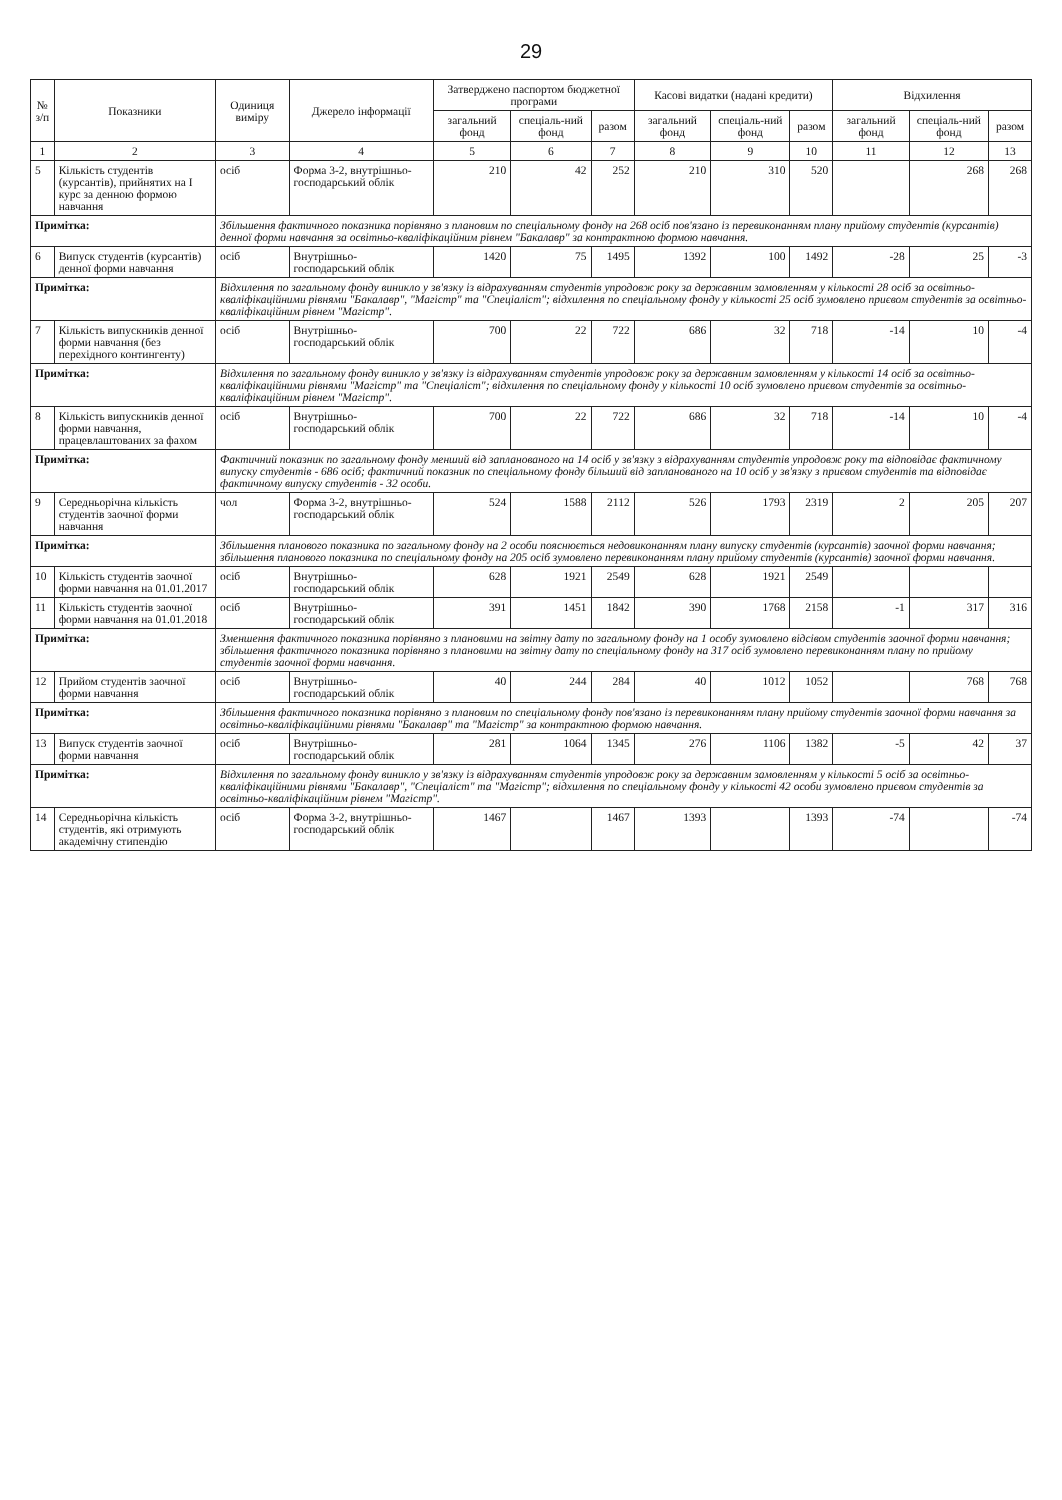29
| № з/п | Показники | Одиниця виміру | Джерело інформації | Затверджено паспортом бюджетної програми | | | Касові видатки (надані кредити) | | | Відхилення | | |
| --- | --- | --- | --- | --- | --- | --- | --- | --- | --- | --- | --- | --- |
| | | | | загальний фонд | спеціаль-ний фонд | разом | загальний фонд | спеціаль-ний фонд | разом | загальний фонд | спеціаль-ний фонд | разом |
| 1 | 2 | 3 | 4 | 5 | 6 | 7 | 8 | 9 | 10 | 11 | 12 | 13 |
| 5 | Кількість студентів (курсантів), прийнятих на I курс за денною формою навчання | осіб | Форма 3-2, внутрішньо-господарський облік | 210 | 42 | 252 | 210 | 310 | 520 | | 268 | 268 |
| Примітка: | | Збільшення фактичного показника порівняно з плановим по спеціальному фонду на 268 осіб пов'язано із перевиконанням плану прийому студентів (курсантів) денної форми навчання за освітньо-кваліфікаційним рівнем "Бакалавр" за контрактною формою навчання. | | | | | | | | | | |
| 6 | Випуск студентів (курсантів) денної форми навчання | осіб | Внутрішньо-господарський облік | 1420 | 75 | 1495 | 1392 | 100 | 1492 | -28 | 25 | -3 |
| Примітка: | | Відхилення по загальному фонду виникло у зв'язку із відрахуванням студентів упродовж року за державним замовленням у кількості 28 осіб за освітньо-кваліфікаційними рівнями "Бакалавр", "Магістр" та "Спеціаліст"; відхилення по спеціальному фонду у кількості 25 осіб зумовлено приєвом студентів за освітньо-кваліфікаційним рівнем "Магістр". | | | | | | | | | | |
| 7 | Кількість випускників денної форми навчання (без перехідного контингенту) | осіб | Внутрішньо-господарський облік | 700 | 22 | 722 | 686 | 32 | 718 | -14 | 10 | -4 |
| Примітка: | | Відхилення по загальному фонду виникло у зв'язку із відрахуванням студентів упродовж року за державним замовленням у кількості 14 осіб за освітньо-кваліфікаційними рівнями "Магістр" та "Спеціаліст"; відхилення по спеціальному фонду у кількості 10 осіб зумовлено приєвом студентів за освітньо-кваліфікаційним рівнем "Магістр". | | | | | | | | | | |
| 8 | Кількість випускників денної форми навчання, працевлаштованих за фахом | осіб | Внутрішньо-господарський облік | 700 | 22 | 722 | 686 | 32 | 718 | -14 | 10 | -4 |
| Примітка: | | Фактичний показник по загальному фонду менший від запланованого на 14 осіб у зв'язку з відрахуванням студентів упродовж року та відповідає фактичному випуску студентів - 686 осіб; фактичний показник по спеціальному фонду більший від запланованого на 10 осіб у зв'язку з приєвом студентів та відповідає фактичному випуску студентів - 32 особи. | | | | | | | | | | |
| 9 | Середньорічна кількість студентів заочної форми навчання | чол | Форма 3-2, внутрішньо-господарський облік | 524 | 1588 | 2112 | 526 | 1793 | 2319 | 2 | 205 | 207 |
| Примітка: | | Збільшення планового показника по загальному фонду на 2 особи пояснюється недовиконанням плану випуску студентів (курсантів) заочної форми навчання; збільшення планового показника по спеціальному фонду на 205 осіб зумовлено перевиконанням плану прийому студентів (курсантів) заочної форми навчання. | | | | | | | | | | |
| 10 | Кількість студентів заочної форми навчання на 01.01.2017 | осіб | Внутрішньо-господарський облік | 628 | 1921 | 2549 | 628 | 1921 | 2549 | | | |
| 11 | Кількість студентів заочної форми навчання на 01.01.2018 | осіб | Внутрішньо-господарський облік | 391 | 1451 | 1842 | 390 | 1768 | 2158 | -1 | 317 | 316 |
| Примітка: | | Зменшення фактичного показника порівняно з плановими на звітну дату по загальному фонду на 1 особу зумовлено відсівом студентів заочної форми навчання; збільшення фактичного показника порівняно з плановими на звітну дату по спеціальному фонду на 317 осіб зумовлено перевиконанням плану по прийому студентів заочної форми навчання. | | | | | | | | | | |
| 12 | Прийом студентів заочної форми навчання | осіб | Внутрішньо-господарський облік | 40 | 244 | 284 | 40 | 1012 | 1052 | | 768 | 768 |
| Примітка: | | Збільшення фактичного показника порівняно з плановим по спеціальному фонду пов'язано із перевиконанням плану прийому студентів заочної форми навчання за освітньо-кваліфікаційними рівнями "Бакалавр" та "Магістр" за контрактною формою навчання. | | | | | | | | | | |
| 13 | Випуск студентів заочної форми навчання | осіб | Внутрішньо-господарський облік | 281 | 1064 | 1345 | 276 | 1106 | 1382 | -5 | 42 | 37 |
| Примітка: | | Відхилення по загальному фонду виникло у зв'язку із відрахуванням студентів упродовж року за державним замовленням у кількості 5 осіб за освітньо-кваліфікаційними рівнями "Бакалавр", "Спеціаліст" та "Магістр"; відхилення по спеціальному фонду у кількості 42 особи зумовлено приєвом студентів за освітньо-кваліфікаційним рівнем "Магістр". | | | | | | | | | | |
| 14 | Середньорічна кількість студентів, які отримують академічну стипендію | осіб | Форма 3-2, внутрішньо-господарський облік | 1467 | | 1467 | 1393 | | 1393 | -74 | | -74 |